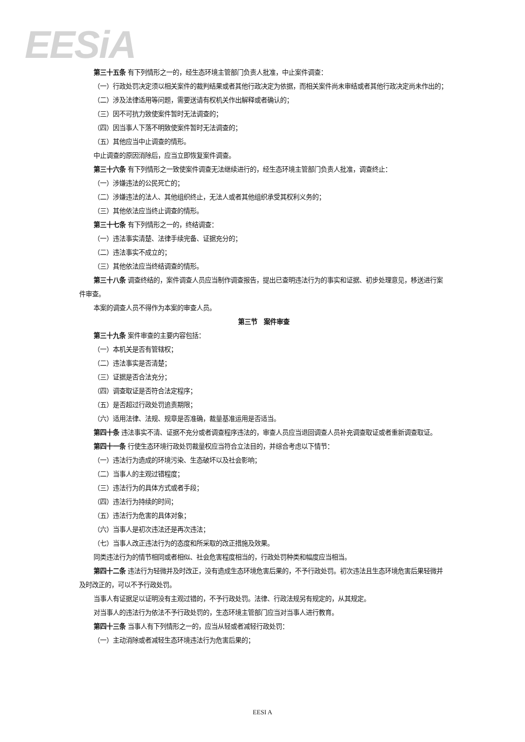EESiA
第三十五条 有下列情形之一的，经生态环境主管部门负责人批准，中止案件调查：
（一）行政处罚决定须以相关案件的裁判结果或者其他行政决定为依据，而相关案件尚未审结或者其他行政决定尚未作出的；
（二）涉及法律适用等问题，需要送请有权机关作出解释或者确认的；
（三）因不可抗力致使案件暂时无法调查的；
（四）因当事人下落不明致使案件暂时无法调查的；
（五）其他应当中止调查的情形。
中止调查的原因消除后，应当立即恢复案件调查。
第三十六条 有下列情形之一致使案件调查无法继续进行的，经生态环境主管部门负责人批准，调查终止：
（一）涉嫌违法的公民死亡的；
（二）涉嫌违法的法人、其他组织终止，无法人或者其他组织承受其权利义务的；
（三）其他依法应当终止调查的情形。
第三十七条 有下列情形之一的，终结调查：
（一）违法事实清楚、法律手续完备、证据充分的；
（二）违法事实不成立的；
（三）其他依法应当终结调查的情形。
第三十八条 调查终结的，案件调查人员应当制作调查报告，提出已查明违法行为的事实和证据、初步处理意见，移送进行案件审查。
本案的调查人员不得作为本案的审查人员。
第三节　案件审查
第三十九条 案件审查的主要内容包括：
（一）本机关是否有管辖权；
（二）违法事实是否清楚；
（三）证据是否合法充分；
（四）调查取证是否符合法定程序；
（五）是否超过行政处罚追责期限；
（六）适用法律、法规、规章是否准确，裁量基准运用是否适当。
第四十条 违法事实不清、证据不充分或者调查程序违法的，审查人员应当退回调查人员补充调查取证或者重新调查取证。
第四十一条 行使生态环境行政处罚裁量权应当符合立法目的，并综合考虑以下情节：
（一）违法行为造成的环境污染、生态破坏以及社会影响；
（二）当事人的主观过错程度；
（三）违法行为的具体方式或者手段；
（四）违法行为持续的时间；
（五）违法行为危害的具体对象；
（六）当事人是初次违法还是再次违法；
（七）当事人改正违法行为的态度和所采取的改正措施及效果。
同类违法行为的情节相同或者相似、社会危害程度相当的，行政处罚种类和幅度应当相当。
第四十二条 违法行为轻微并及时改正，没有造成生态环境危害后果的，不予行政处罚。初次违法且生态环境危害后果轻微并及时改正的，可以不予行政处罚。
当事人有证据足以证明没有主观过错的，不予行政处罚。法律、行政法规另有规定的，从其规定。
对当事人的违法行为依法不予行政处罚的，生态环境主管部门应当对当事人进行教育。
第四十三条 当事人有下列情形之一的，应当从轻或者减轻行政处罚：
（一）主动消除或者减轻生态环境违法行为危害后果的；
EESI A